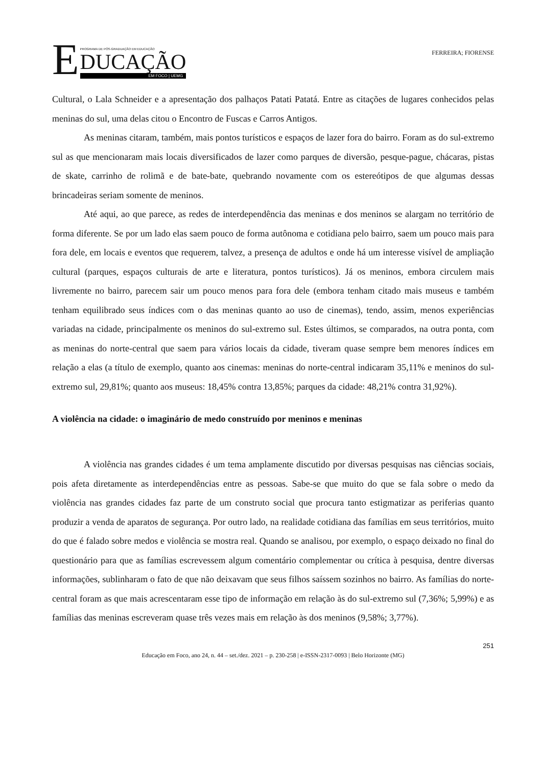E
PROGRAMA DE PÓS-GRADUAÇÃO EM EDUCAÇÃO
DUCAÇÃO
EM FOCO | UEMG
FERREIRA; FIORENSE
Cultural, o Lala Schneider e a apresentação dos palhaços Patati Patatá. Entre as citações de lugares conhecidos pelas meninas do sul, uma delas citou o Encontro de Fuscas e Carros Antigos.
As meninas citaram, também, mais pontos turísticos e espaços de lazer fora do bairro. Foram as do sul-extremo sul as que mencionaram mais locais diversificados de lazer como parques de diversão, pesque-pague, chácaras, pistas de skate, carrinho de rolimã e de bate-bate, quebrando novamente com os estereótipos de que algumas dessas brincadeiras seriam somente de meninos.
Até aqui, ao que parece, as redes de interdependência das meninas e dos meninos se alargam no território de forma diferente. Se por um lado elas saem pouco de forma autônoma e cotidiana pelo bairro, saem um pouco mais para fora dele, em locais e eventos que requerem, talvez, a presença de adultos e onde há um interesse visível de ampliação cultural (parques, espaços culturais de arte e literatura, pontos turísticos). Já os meninos, embora circulem mais livremente no bairro, parecem sair um pouco menos para fora dele (embora tenham citado mais museus e também tenham equilibrado seus índices com o das meninas quanto ao uso de cinemas), tendo, assim, menos experiências variadas na cidade, principalmente os meninos do sul-extremo sul. Estes últimos, se comparados, na outra ponta, com as meninas do norte-central que saem para vários locais da cidade, tiveram quase sempre bem menores índices em relação a elas (a título de exemplo, quanto aos cinemas: meninas do norte-central indicaram 35,11% e meninos do sul-extremo sul, 29,81%; quanto aos museus: 18,45% contra 13,85%; parques da cidade: 48,21% contra 31,92%).
A violência na cidade: o imaginário de medo construído por meninos e meninas
A violência nas grandes cidades é um tema amplamente discutido por diversas pesquisas nas ciências sociais, pois afeta diretamente as interdependências entre as pessoas. Sabe-se que muito do que se fala sobre o medo da violência nas grandes cidades faz parte de um construto social que procura tanto estigmatizar as periferias quanto produzir a venda de aparatos de segurança. Por outro lado, na realidade cotidiana das famílias em seus territórios, muito do que é falado sobre medos e violência se mostra real. Quando se analisou, por exemplo, o espaço deixado no final do questionário para que as famílias escrevessem algum comentário complementar ou crítica à pesquisa, dentre diversas informações, sublinharam o fato de que não deixavam que seus filhos saíssem sozinhos no bairro. As famílias do norte-central foram as que mais acrescentaram esse tipo de informação em relação às do sul-extremo sul (7,36%; 5,99%) e as famílias das meninas escreveram quase três vezes mais em relação às dos meninos (9,58%; 3,77%).
251
Educação em Foco, ano 24, n. 44 – set./dez. 2021 – p. 230-258 | e-ISSN-2317-0093 | Belo Horizonte (MG)